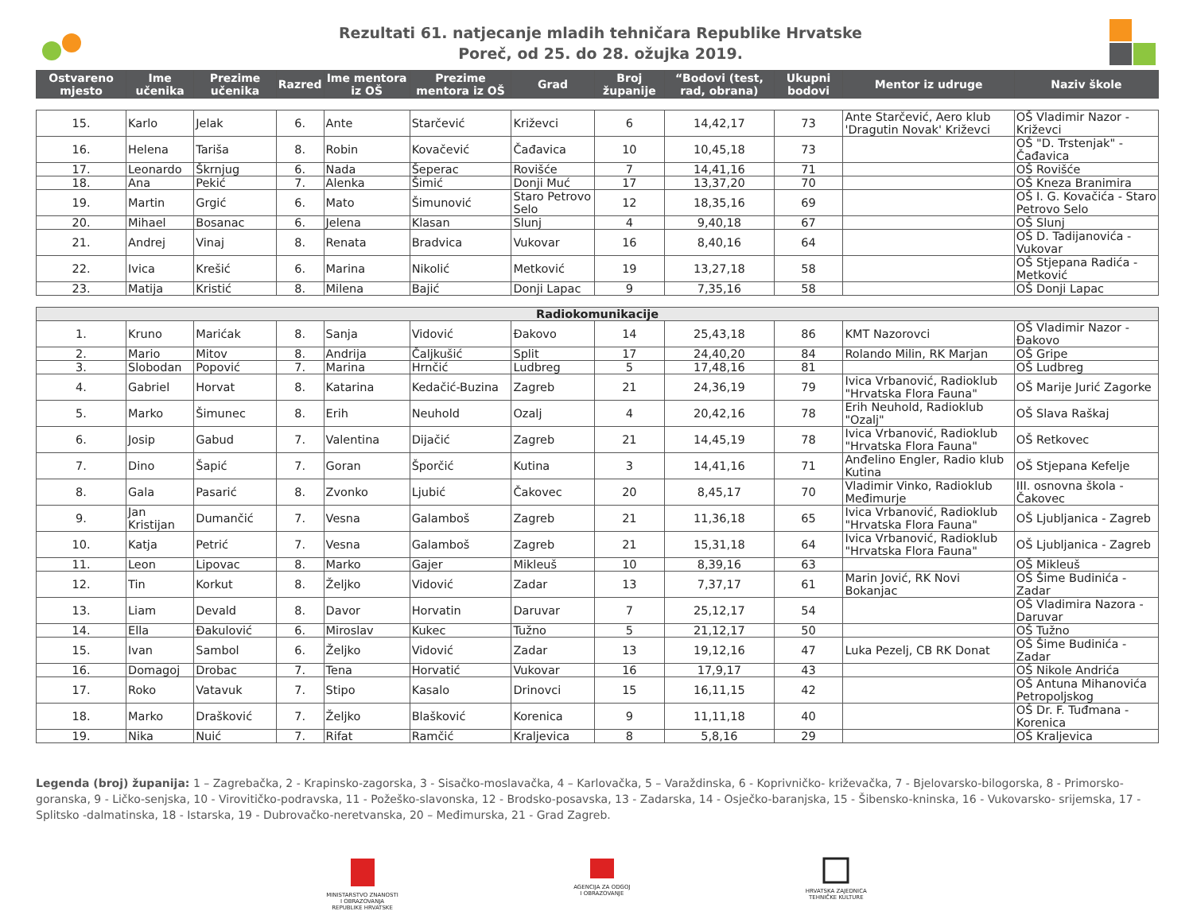Rezultati 61. natjecanje mladih tehničara Republike Hrvatske
Poreč, od 25. do 28. ožujka 2019.
| Ostvareno mjesto | Ime učenika | Prezime učenika | Razred | Ime mentora iz OŠ | Prezime mentora iz OŠ | Grad | Broj županije | “Bodovi (test, rad, obrana) | Ukupni bodovi | Mentor iz udruge | Naziv škole |
| --- | --- | --- | --- | --- | --- | --- | --- | --- | --- | --- | --- |
| 15. | Karlo | Jelak | 6. | Ante | Starčević | Križevci | 6 | 14,42,17 | 73 | Ante Starčević, Aero klub 'Dragutin Novak' Križevci | OŠ Vladimir Nazor - Križevci |
| 16. | Helena | Tariša | 8. | Robin | Kovačević | Čađavica | 10 | 10,45,18 | 73 | | OŠ "D. Trstenjak" - Čađavica |
| 17. | Leonardo | Škrnjug | 6. | Nada | Šeperac | Rovišće | 7 | 14,41,16 | 71 | | OŠ Rovišće |
| 18. | Ana | Pekić | 7. | Alenka | Šimić | Donji Muć | 17 | 13,37,20 | 70 | | OŠ Kneza Branimira |
| 19. | Martin | Grgić | 6. | Mato | Šimunović | Staro Petrovo Selo | 12 | 18,35,16 | 69 | | OŠ I. G. Kovačića - Staro Petrovo Selo |
| 20. | Mihael | Bosanac | 6. | Jelena | Klasan | Slunj | 4 | 9,40,18 | 67 | | OŠ Slunj |
| 21. | Andrej | Vinaj | 8. | Renata | Bradvica | Vukovar | 16 | 8,40,16 | 64 | | OŠ D. Tadijanovića - Vukovar |
| 22. | Ivica | Krešić | 6. | Marina | Nikolić | Metković | 19 | 13,27,18 | 58 | | OŠ Stjepana Radića - Metković |
| 23. | Matija | Kristić | 8. | Milena | Bajić | Donji Lapac | 9 | 7,35,16 | 58 | | OŠ Donji Lapac |
| Radiokomunikacije | | | | | | | | | | | |
| 1. | Kruno | Marićak | 8. | Sanja | Vidović | Đakovo | 14 | 25,43,18 | 86 | KMT Nazorovci | OŠ Vladimir Nazor - Đakovo |
| 2. | Mario | Mitov | 8. | Andrija | Čaljkušić | Split | 17 | 24,40,20 | 84 | Rolando Milin, RK Marjan | OŠ Gripe |
| 3. | Slobodan | Popović | 7. | Marina | Hrnčić | Ludbreg | 5 | 17,48,16 | 81 | | OŠ Ludbreg |
| 4. | Gabriel | Horvat | 8. | Katarina | Kedačić-Buzina | Zagreb | 21 | 24,36,19 | 79 | Ivica Vrbanović, Radioklub "Hrvatska Flora Fauna" | OŠ Marije Jurić Zagorke |
| 5. | Marko | Šimunec | 8. | Erih | Neuhold | Ozalj | 4 | 20,42,16 | 78 | Erih Neuhold, Radioklub "Ozalj" | OŠ Slava Raškaj |
| 6. | Josip | Gabud | 7. | Valentina | Dijačić | Zagreb | 21 | 14,45,19 | 78 | Ivica Vrbanović, Radioklub "Hrvatska Flora Fauna" | OŠ Retkovec |
| 7. | Dino | Šapić | 7. | Goran | Šporčić | Kutina | 3 | 14,41,16 | 71 | Anđelino Engler, Radio klub Kutina | OŠ Stjepana Kefelje |
| 8. | Gala | Pasarić | 8. | Zvonko | Ljubić | Čakovec | 20 | 8,45,17 | 70 | Vladimir Vinko, Radioklub Međimurje | III. osnovna škola - Čakovec |
| 9. | Jan Kristijan | Dumančić | 7. | Vesna | Galamboš | Zagreb | 21 | 11,36,18 | 65 | Ivica Vrbanović, Radioklub "Hrvatska Flora Fauna" | OŠ Ljubljanica - Zagreb |
| 10. | Katja | Petrić | 7. | Vesna | Galamboš | Zagreb | 21 | 15,31,18 | 64 | Ivica Vrbanović, Radioklub "Hrvatska Flora Fauna" | OŠ Ljubljanica - Zagreb |
| 11. | Leon | Lipovac | 8. | Marko | Gajer | Mikleuš | 10 | 8,39,16 | 63 | | OŠ Mikleuš |
| 12. | Tin | Korkut | 8. | Željko | Vidović | Zadar | 13 | 7,37,17 | 61 | Marin Jović, RK Novi Bokanjac | OŠ Šime Budinića - Zadar |
| 13. | Liam | Devald | 8. | Davor | Horvatin | Daruvar | 7 | 25,12,17 | 54 | | OŠ Vladimira Nazora - Daruvar |
| 14. | Ella | Đakulović | 6. | Miroslav | Kukec | Tužno | 5 | 21,12,17 | 50 | | OŠ Tužno |
| 15. | Ivan | Sambol | 6. | Željko | Vidović | Zadar | 13 | 19,12,16 | 47 | Luka Pezelj, CB RK Donat | OŠ Šime Budinića - Zadar |
| 16. | Domagoj | Drobac | 7. | Tena | Horvatić | Vukovar | 16 | 17,9,17 | 43 | | OŠ Nikole Andrića |
| 17. | Roko | Vatavuk | 7. | Stipo | Kasalo | Drinovci | 15 | 16,11,15 | 42 | | OŠ Antuna Mihanovića Petropoljskog |
| 18. | Marko | Drašković | 7. | Željko | Blašković | Korenica | 9 | 11,11,18 | 40 | | OŠ Dr. F. Tuđmana - Korenica |
| 19. | Nika | Nuić | 7. | Rifat | Ramčić | Kraljevica | 8 | 5,8,16 | 29 | | OŠ Kraljevica |
Legenda (broj) županija: 1 – Zagrebačka, 2 - Krapinsko-zagorska, 3 - Sisačko-moslavačka, 4 – Karlovačka, 5 – Varaždinska, 6 - Koprivničko- križevačka, 7 - Bjelovarsko-bilogorska, 8 - Primorsko-goranska, 9 - Ličko-senjska, 10 - Virovitičko-podravska, 11 - Požeško-slavonska, 12 - Brodsko-posavska, 13 - Zadarska, 14 - Osječko-baranjska, 15 - Šibensko-kninska, 16 - Vukovarsko- srijemska, 17 - Splitsko -dalmatinska, 18 - Istarska, 19 - Dubrovačko-neretvanska, 20 – Međimurska, 21 - Grad Zagreb.
MINISTARSTVO ZNANOSTI
I OBRAZOVANJA
REPUBLIKE HRVATSKE
AGENCIJA ZA ODGOJ
I OBRAZOVANJE
HRVATSKA ZAJEDNICA
TEHNIČKE KULTURE